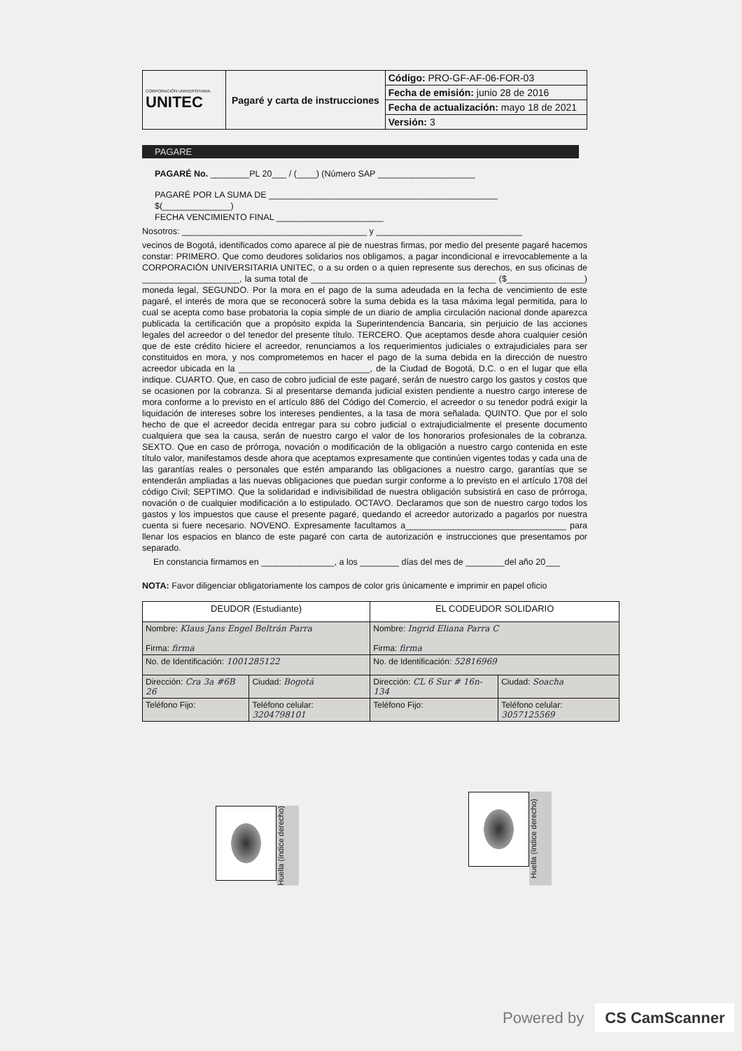| CORPORACIÓN UNIVERSITARIA UNITEC | Pagaré y carta de instrucciones | Código: PRO-GF-AF-06-FOR-03 |
| | | Fecha de emisión: junio 28 de 2016 |
| | | Fecha de actualización: mayo 18 de 2021 |
| | | Versión: 3 |
PAGARE
PAGARÉ No. ________PL 20___ / (____) (Número SAP ____________________
PAGARÉ POR LA SUMA DE _______________________________________________
$(______________)
FECHA VENCIMIENTO FINAL ______________________
Nosotros: ______________________________________ y ______________________________
vecinos de Bogotá, identificados como aparece al pie de nuestras firmas, por medio del presente pagaré hacemos constar: PRIMERO. Que como deudores solidarios nos obligamos, a pagar incondicional e irrevocablemente a la CORPORACIÓN UNIVERSITARIA UNITEC, o a su orden o a quien represente sus derechos, en sus oficinas de ____________________, la suma total de ______________________________________ ($________________) moneda legal, SEGUNDO. Por la mora en el pago de la suma adeudada en la fecha de vencimiento de este pagaré, el interés de mora que se reconocerá sobre la suma debida es la tasa máxima legal permitida, para lo cual se acepta como base probatoria la copia simple de un diario de amplia circulación nacional donde aparezca publicada la certificación que a propósito expida la Superintendencia Bancaria, sin perjuicio de las acciones legales del acreedor o del tenedor del presente título. TERCERO. Que aceptamos desde ahora cualquier cesión que de este crédito hiciere el acreedor, renunciamos a los requerimientos judiciales o extrajudiciales para ser constituidos en mora, y nos comprometemos en hacer el pago de la suma debida en la dirección de nuestro acreedor ubicada en la ___________________________, de la Ciudad de Bogotá, D.C. o en el lugar que ella indique. CUARTO. Que, en caso de cobro judicial de este pagaré, serán de nuestro cargo los gastos y costos que se ocasionen por la cobranza. Si al presentarse demanda judicial existen pendiente a nuestro cargo interese de mora conforme a lo previsto en el artículo 886 del Código del Comercio, el acreedor o su tenedor podrá exigir la liquidación de intereses sobre los intereses pendientes, a la tasa de mora señalada. QUINTO. Que por el solo hecho de que el acreedor decida entregar para su cobro judicial o extrajudicialmente el presente documento cualquiera que sea la causa, serán de nuestro cargo el valor de los honorarios profesionales de la cobranza. SEXTO. Que en caso de prórroga, novación o modificación de la obligación a nuestro cargo contenida en este título valor, manifestamos desde ahora que aceptamos expresamente que continúen vigentes todas y cada una de las garantías reales o personales que estén amparando las obligaciones a nuestro cargo, garantías que se entenderán ampliadas a las nuevas obligaciones que puedan surgir conforme a lo previsto en el artículo 1708 del código Civil; SEPTIMO. Que la solidaridad e indivisibilidad de nuestra obligación subsistirá en caso de prórroga, novación o de cualquier modificación a lo estipulado. OCTAVO. Declaramos que son de nuestro cargo todos los gastos y los impuestos que cause el presente pagaré, quedando el acreedor autorizado a pagarlos por nuestra cuenta si fuere necesario. NOVENO. Expresamente facultamos a_________________________________ para llenar los espacios en blanco de este pagaré con carta de autorización e instrucciones que presentamos por separado.
En constancia firmamos en _______________, a los ________ días del mes de ________del año 20___
NOTA: Favor diligenciar obligatoriamente los campos de color gris únicamente e imprimir en papel oficio
| DEUDOR (Estudiante) | | EL CODEUDOR SOLIDARIO | |
| Nombre: Klaus Jans Engel Beltrán Parra Firma: firma | | Nombre: Ingrid Eliana Parra C Firma: firma | |
| No. de Identificación: 1001285122 | | No. de Identificación: 52816969 | |
| Dirección: Cra 3a #6B 26 | Ciudad: Bogotá | Dirección: CL 6 Sur # 16n-134 | Ciudad: Soacha |
| Teléfono Fijo: | Teléfono celular: 3204798101 | Teléfono Fijo: | Teléfono celular: 3057125569 |
Huella (índice derecho)
Huella (índice derecho)
Powered by CS CamScanner